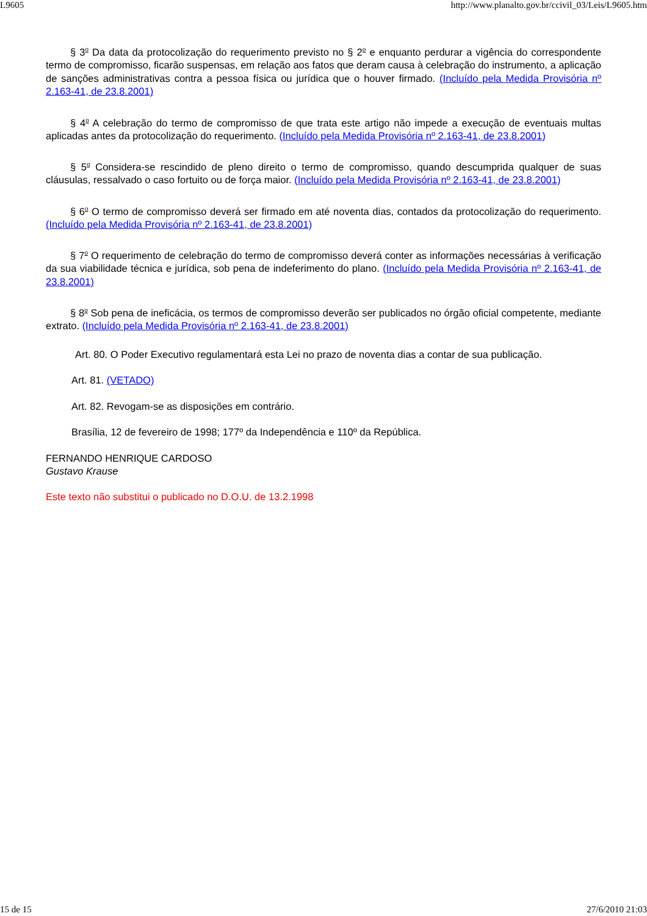L9605 http://www.planalto.gov.br/ccivil_03/Leis/L9605.htm
§ 3<sup>o</sup> Da data da protocolização do requerimento previsto no § 2<sup>o</sup> e enquanto perdurar a vigência do correspondente termo de compromisso, ficarão suspensas, em relação aos fatos que deram causa à celebração do instrumento, a aplicação de sanções administrativas contra a pessoa física ou jurídica que o houver firmado. (Incluído pela Medida Provisória nº 2.163-41, de 23.8.2001)
§ 4<sup>o</sup> A celebração do termo de compromisso de que trata este artigo não impede a execução de eventuais multas aplicadas antes da protocolização do requerimento. (Incluído pela Medida Provisória nº 2.163-41, de 23.8.2001)
§ 5<sup>o</sup> Considera-se rescindido de pleno direito o termo de compromisso, quando descumprida qualquer de suas cláusulas, ressalvado o caso fortuito ou de força maior. (Incluído pela Medida Provisória nº 2.163-41, de 23.8.2001)
§ 6<sup>o</sup> O termo de compromisso deverá ser firmado em até noventa dias, contados da protocolização do requerimento. (Incluído pela Medida Provisória nº 2.163-41, de 23.8.2001)
§ 7<sup>o</sup> O requerimento de celebração do termo de compromisso deverá conter as informações necessárias à verificação da sua viabilidade técnica e jurídica, sob pena de indeferimento do plano. (Incluído pela Medida Provisória nº 2.163-41, de 23.8.2001)
§ 8<sup>o</sup> Sob pena de ineficácia, os termos de compromisso deverão ser publicados no órgão oficial competente, mediante extrato. (Incluído pela Medida Provisória nº 2.163-41, de 23.8.2001)
Art. 80. O Poder Executivo regulamentará esta Lei no prazo de noventa dias a contar de sua publicação.
Art. 81. (VETADO)
Art. 82. Revogam-se as disposições em contrário.
Brasília, 12 de fevereiro de 1998; 177º da Independência e 110º da República.
FERNANDO HENRIQUE CARDOSO
Gustavo Krause
Este texto não substitui o publicado no D.O.U. de 13.2.1998
15 de 15 27/6/2010 21:03